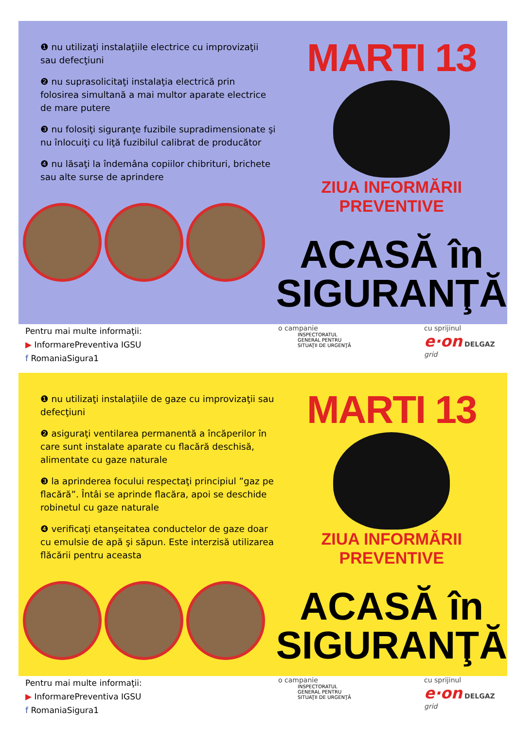❶ nu utilizaţi instalaţiile electrice cu improvizaţii sau defecţiuni
❷ nu suprasolicitaţi instalaţia electrică prin folosirea simultană a mai multor aparate electrice de mare putere
❸ nu folosiţi siguranţe fuzibile supradimensionate şi nu înlocuiţi cu liţă fuzibilul calibrat de producător
❹ nu lăsaţi la îndemâna copiilor chibrituri, brichete sau alte surse de aprindere
MARTI 13
ZIUA INFORMĂRII PREVENTIVE
ACASĂ în
SIGURANŢĂ
Pentru mai multe informaţii:
▶ InformarePreventiva IGSU
f RomaniaSigura1
o campanie
INSPECTORATUL
GENERAL PENTRU
SITUAŢII DE URGENŢĂ
cu sprijinul
e·on DELGAZ grid
❶ nu utilizaţi instalaţiile de gaze cu improvizaţii sau defecţiuni
❷ asiguraţi ventilarea permanentă a încăperilor în care sunt instalate aparate cu flacără deschisă, alimentate cu gaze naturale
❸ la aprinderea focului respectaţi principiul ”gaz pe flacără”. Întâi se aprinde flacăra, apoi se deschide robinetul cu gaze naturale
❹ verificaţi etanşeitatea conductelor de gaze doar cu emulsie de apă şi săpun. Este interzisă utilizarea flăcării pentru aceasta
MARTI 13
ZIUA INFORMĂRII PREVENTIVE
ACASĂ în
SIGURANŢĂ
Pentru mai multe informaţii:
▶ InformarePreventiva IGSU
f RomaniaSigura1
o campanie
INSPECTORATUL
GENERAL PENTRU
SITUAŢII DE URGENŢĂ
cu sprijinul
e·on DELGAZ grid